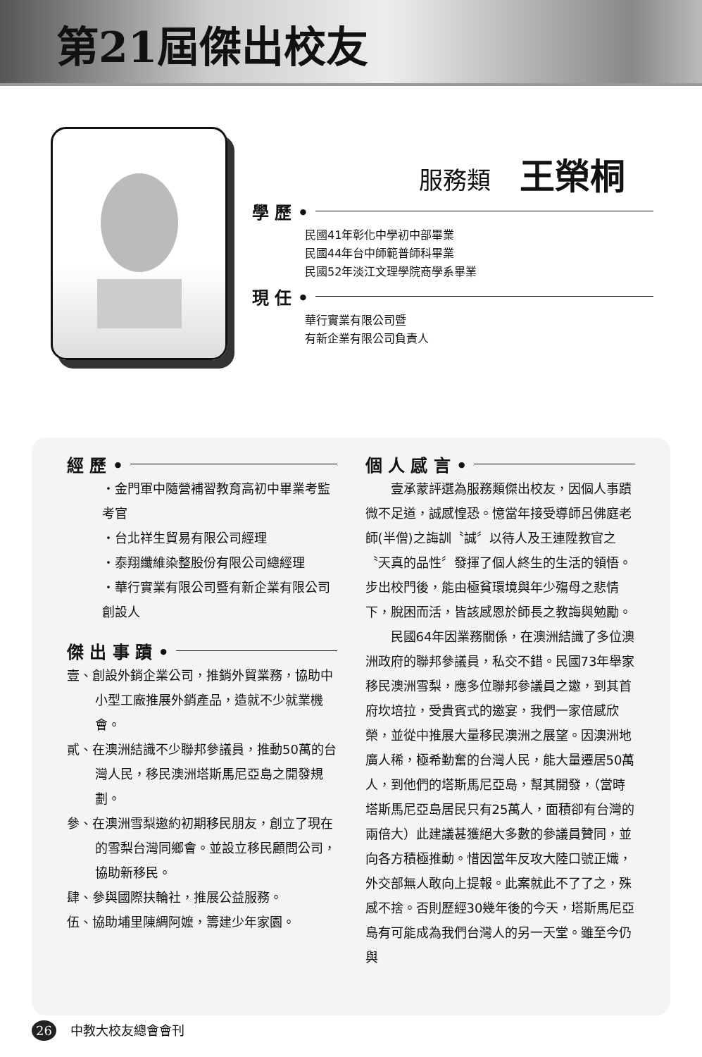第21屆傑出校友
服務類 王榮桐
學 歷 •
民國41年彰化中學初中部畢業
民國44年台中師範普師科畢業
民國52年淡江文理學院商學系畢業
現 任 •
華行實業有限公司暨
有新企業有限公司負責人
經 歷 •
・金門軍中隨營補習教育高初中畢業考監考官
・台北祥生貿易有限公司經理
・泰翔纖維染整股份有限公司總經理
・華行實業有限公司暨有新企業有限公司創設人
傑 出 事 蹟 •
壹、創設外銷企業公司，推銷外貿業務，協助中小型工廠推展外銷產品，造就不少就業機會。
貳、在澳洲結識不少聯邦參議員，推動50萬的台灣人民，移民澳洲塔斯馬尼亞島之開發規劃。
參、在澳洲雪梨邀約初期移民朋友，創立了現在的雪梨台灣同鄉會。並設立移民顧問公司，協助新移民。
肆、參與國際扶輪社，推展公益服務。
伍、協助埔里陳綢阿嬤，籌建少年家園。
個 人 感 言 •
　　壹承蒙評選為服務類傑出校友，因個人事蹟微不足道，誠感惶恐。憶當年接受導師呂佛庭老師(半僧)之誨訓〝誠〞以待人及王連陞教官之〝天真的品性〞發揮了個人終生的生活的領悟。步出校門後，能由極貧環境與年少殤母之悲情下，脫困而活，皆該感恩於師長之教誨與勉勵。
　　民國64年因業務關係，在澳洲結識了多位澳洲政府的聯邦參議員，私交不錯。民國73年舉家移民澳洲雪梨，應多位聯邦參議員之邀，到其首府坎培拉，受貴賓式的邀宴，我們一家倍感欣榮，並從中推展大量移民澳洲之展望。因澳洲地廣人稀，極希勤奮的台灣人民，能大量遷居50萬人，到他們的塔斯馬尼亞島，幫其開發，（當時塔斯馬尼亞島居民只有25萬人，面積卻有台灣的兩倍大）此建議甚獲絕大多數的參議員贊同，並向各方積極推動。惜因當年反攻大陸口號正熾，外交部無人敢向上提報。此案就此不了了之，殊感不捨。否則歷經30幾年後的今天，塔斯馬尼亞島有可能成為我們台灣人的另一天堂。雖至今仍與
26 中教大校友總會會刊